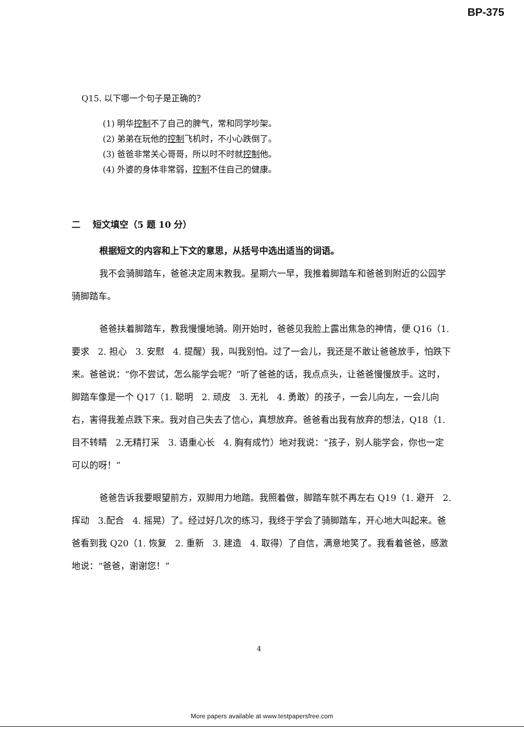BP-375
Q15. 以下哪一个句子是正确的？
(1) 明华控制不了自己的脾气，常和同学吵架。
(2) 弟弟在玩他的控制飞机时，不小心跌倒了。
(3) 爸爸非常关心哥哥，所以时不时就控制他。
(4) 外婆的身体非常弱，控制不住自己的健康。
二 短文填空（5 题 10 分）
根据短文的内容和上下文的意思，从括号中选出适当的词语。
我不会骑脚踏车，爸爸决定周末教我。星期六一早，我推着脚踏车和爸爸到附近的公园学骑脚踏车。
爸爸扶着脚踏车，教我慢慢地骑。刚开始时，爸爸见我脸上露出焦急的神情，便 Q16（1. 要求 2. 担心 3. 安慰 4. 提醒）我，叫我别怕。过了一会儿，我还是不敢让爸爸放手，怕跌下来。爸爸说：“你不尝试，怎么能学会呢？”听了爸爸的话，我点点头，让爸爸慢慢放手。这时，脚踏车像是一个 Q17（1. 聪明 2. 顽皮 3. 无礼 4. 勇敢）的孩子，一会儿向左，一会儿向右，害得我差点跌下来。我对自己失去了信心，真想放弃。爸爸看出我有放弃的想法，Q18（1. 目不转睛 2.无精打采 3. 语重心长 4. 胸有成竹）地对我说：“孩子，别人能学会，你也一定可以的呀！”
爸爸告诉我要眼望前方，双脚用力地踏。我照着做，脚踏车就不再左右 Q19（1. 避开 2. 挥动 3.配合 4. 摇晃）了。经过好几次的练习，我终于学会了骑脚踏车，开心地大叫起来。爸爸看到我 Q20（1. 恢复 2. 重新 3. 建造 4. 取得）了自信，满意地笑了。我看着爸爸，感激地说：“爸爸，谢谢您！”
4
More papers available at www.testpapersfree.com